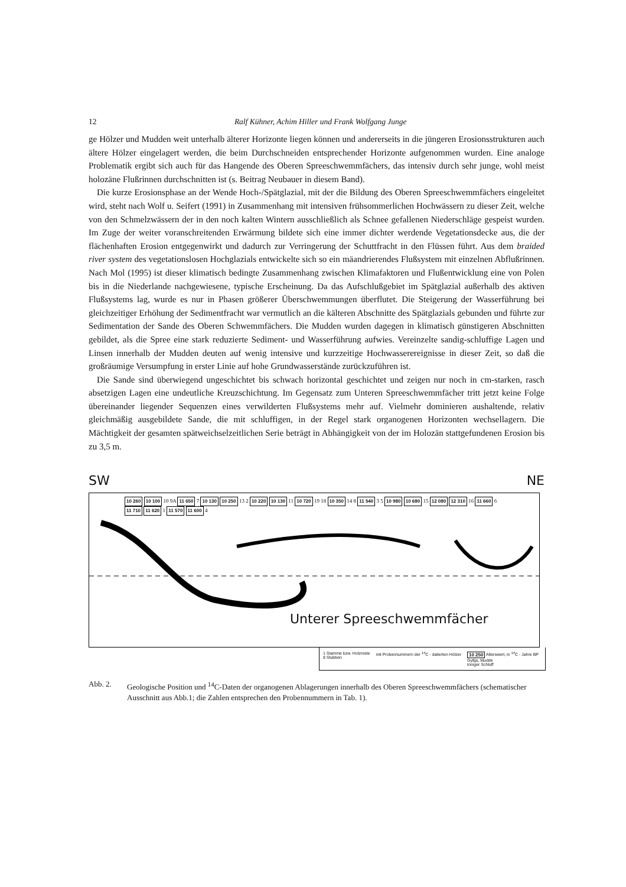12 Ralf Kühner, Achim Hiller und Frank Wolfgang Junge
ge Hölzer und Mudden weit unterhalb älterer Horizonte liegen können und andererseits in die jüngeren Erosionsstrukturen auch ältere Hölzer eingelagert werden, die beim Durchschneiden entsprechender Horizonte aufgenommen wurden. Eine analoge Problematik ergibt sich auch für das Hangende des Oberen Spreeschwemmfächers, das intensiv durch sehr junge, wohl meist holozäne Flußrinnen durchschnitten ist (s. Beitrag Neubauer in diesem Band).
Die kurze Erosionsphase an der Wende Hoch-/Spätglazial, mit der die Bildung des Oberen Spreeschwemmfächers eingeleitet wird, steht nach Wolf u. Seifert (1991) in Zusammenhang mit intensiven frühsommerlichen Hochwässern zu dieser Zeit, welche von den Schmelzwässern der in den noch kalten Wintern ausschließlich als Schnee gefallenen Niederschläge gespeist wurden. Im Zuge der weiter voranschreitenden Erwärmung bildete sich eine immer dichter werdende Vegetationsdecke aus, die der flächenhaften Erosion entgegenwirkt und dadurch zur Verringerung der Schuttfracht in den Flüssen führt. Aus dem braided river system des vegetationslosen Hochglazials entwickelte sich so ein mäandrierendes Flußsystem mit einzelnen Abflußrinnen. Nach Mol (1995) ist dieser klimatisch bedingte Zusammenhang zwischen Klimafaktoren und Flußentwicklung eine von Polen bis in die Niederlande nachgewiesene, typische Erscheinung. Da das Aufschlußgebiet im Spätglazial außerhalb des aktiven Flußsystems lag, wurde es nur in Phasen größerer Überschwemmungen überflutet. Die Steigerung der Wasserführung bei gleichzeitiger Erhöhung der Sedimentfracht war vermutlich an die kälteren Abschnitte des Spätglazials gebunden und führte zur Sedimentation der Sande des Oberen Schwemmfächers. Die Mudden wurden dagegen in klimatisch günstigeren Abschnitten gebildet, als die Spree eine stark reduzierte Sediment- und Wasserführung aufwies. Vereinzelte sandig-schluffige Lagen und Linsen innerhalb der Mudden deuten auf wenig intensive und kurzzeitige Hochwasserereignisse in dieser Zeit, so daß die großräumige Versumpfung in erster Linie auf hohe Grundwasserstände zurückzuführen ist.
Die Sande sind überwiegend ungeschichtet bis schwach horizontal geschichtet und zeigen nur noch in cm-starken, rasch absetzigen Lagen eine undeutliche Kreuzschichtung. Im Gegensatz zum Unteren Spreeschwemmfächer tritt jetzt keine Folge übereinander liegender Sequenzen eines verwilderten Flußsystems mehr auf. Vielmehr dominieren aushaltende, relativ gleichmäßig ausgebildete Sande, die mit schluffigen, in der Regel stark organogenen Horizonten wechsellagern. Die Mächtigkeit der gesamten spätweichselzeitlichen Serie beträgt in Abhängigkeit von der im Holozän stattgefundenen Erosion bis zu 3,5 m.
SW NE
10 260 10 100 10 9A 11 650 7 10 130 10 250 13 2 10 220 10 130 11 10 720 19 18 10 350 14 8 11 540 3 5 10 980 10 680 15 12 080 12 310 16 11 660 6 11 710 11 620 1 11 570 11 600 4
Unterer Spreeschwemmfächer
1 Stamme bzw. Holzreste
8 Stubben
mit Probennummern der <sup>14</sup>C - datierten Hölzer
10 250 Alterswert, in <sup>14</sup>C - Jahre BP
Gyttja, Mudde
toniger Schluff
Abb. 2. Geologische Position und <sup>14</sup>C-Daten der organogenen Ablagerungen innerhalb des Oberen Spreeschwemmfächers (schematischer Ausschnitt aus Abb.1; die Zahlen entsprechen den Probennummern in Tab. 1).